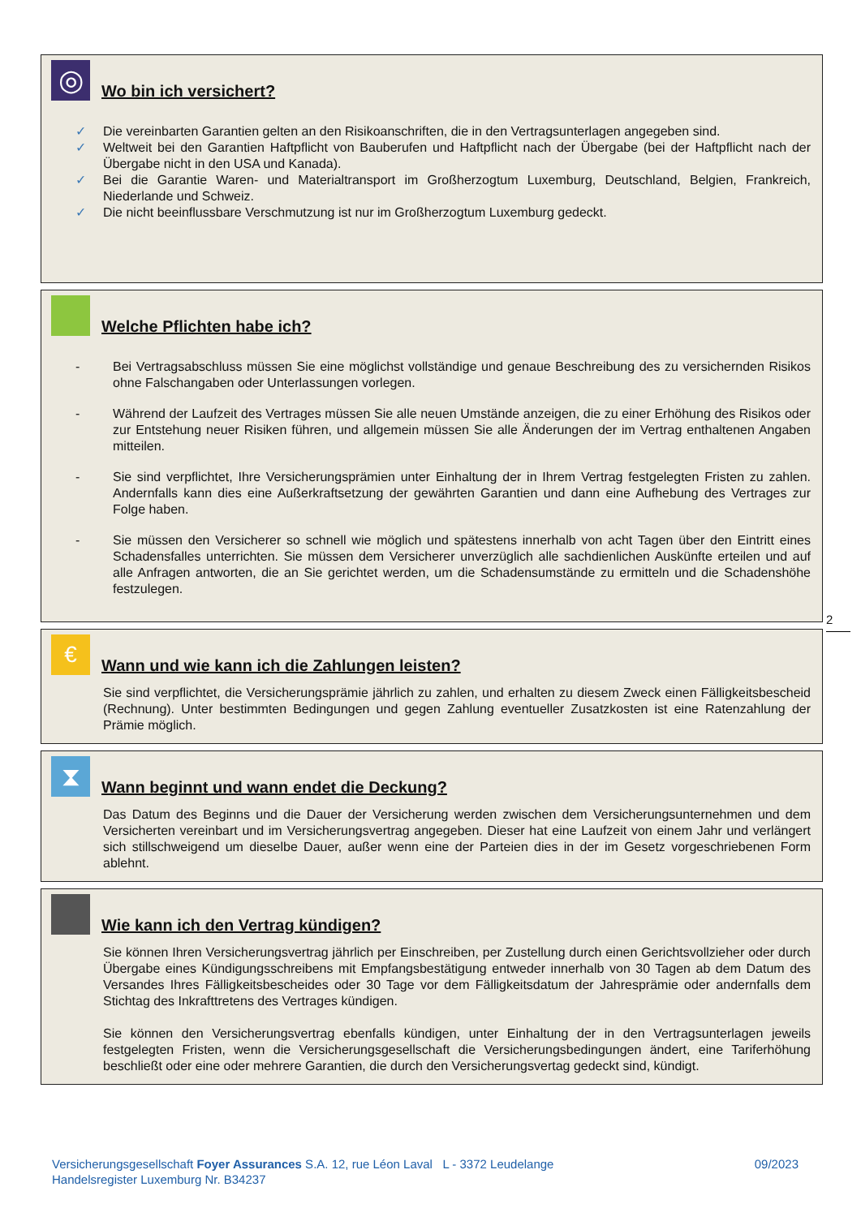◎
Wo bin ich versichert?
✓ Die vereinbarten Garantien gelten an den Risikoanschriften, die in den Vertragsunterlagen angegeben sind.
✓ Weltweit bei den Garantien Haftpflicht von Bauberufen und Haftpflicht nach der Übergabe (bei der Haftpflicht nach der Übergabe nicht in den USA und Kanada).
✓ Bei die Garantie Waren- und Materialtransport im Großherzogtum Luxemburg, Deutschland, Belgien, Frankreich, Niederlande und Schweiz.
✓ Die nicht beeinflussbare Verschmutzung ist nur im Großherzogtum Luxemburg gedeckt.
Welche Pflichten habe ich?
- Bei Vertragsabschluss müssen Sie eine möglichst vollständige und genaue Beschreibung des zu versichernden Risikos ohne Falschangaben oder Unterlassungen vorlegen.
- Während der Laufzeit des Vertrages müssen Sie alle neuen Umstände anzeigen, die zu einer Erhöhung des Risikos oder zur Entstehung neuer Risiken führen, und allgemein müssen Sie alle Änderungen der im Vertrag enthaltenen Angaben mitteilen.
- Sie sind verpflichtet, Ihre Versicherungsprämien unter Einhaltung der in Ihrem Vertrag festgelegten Fristen zu zahlen. Andernfalls kann dies eine Außerkraftsetzung der gewährten Garantien und dann eine Aufhebung des Vertrages zur Folge haben.
- Sie müssen den Versicherer so schnell wie möglich und spätestens innerhalb von acht Tagen über den Eintritt eines Schadensfalles unterrichten. Sie müssen dem Versicherer unverzüglich alle sachdienlichen Auskünfte erteilen und auf alle Anfragen antworten, die an Sie gerichtet werden, um die Schadensumstände zu ermitteln und die Schadenshöhe festzulegen.
2
€
Wann und wie kann ich die Zahlungen leisten?
Sie sind verpflichtet, die Versicherungsprämie jährlich zu zahlen, und erhalten zu diesem Zweck einen Fälligkeitsbescheid (Rechnung). Unter bestimmten Bedingungen und gegen Zahlung eventueller Zusatzkosten ist eine Ratenzahlung der Prämie möglich.
⧗
Wann beginnt und wann endet die Deckung?
Das Datum des Beginns und die Dauer der Versicherung werden zwischen dem Versicherungsunternehmen und dem Versicherten vereinbart und im Versicherungsvertrag angegeben. Dieser hat eine Laufzeit von einem Jahr und verlängert sich stillschweigend um dieselbe Dauer, außer wenn eine der Parteien dies in der im Gesetz vorgeschriebenen Form ablehnt.
Wie kann ich den Vertrag kündigen?
Sie können Ihren Versicherungsvertrag jährlich per Einschreiben, per Zustellung durch einen Gerichtsvollzieher oder durch Übergabe eines Kündigungsschreibens mit Empfangsbestätigung entweder innerhalb von 30 Tagen ab dem Datum des Versandes Ihres Fälligkeitsbescheides oder 30 Tage vor dem Fälligkeitsdatum der Jahresprämie oder andernfalls dem Stichtag des Inkrafttretens des Vertrages kündigen.
Sie können den Versicherungsvertrag ebenfalls kündigen, unter Einhaltung der in den Vertragsunterlagen jeweils festgelegten Fristen, wenn die Versicherungsgesellschaft die Versicherungsbedingungen ändert, eine Tariferhöhung beschließt oder eine oder mehrere Garantien, die durch den Versicherungsvertag gedeckt sind, kündigt.
Versicherungsgesellschaft Foyer Assurances S.A. 12, rue Léon Laval L - 3372 Leudelange 09/2023
Handelsregister Luxemburg Nr. B34237